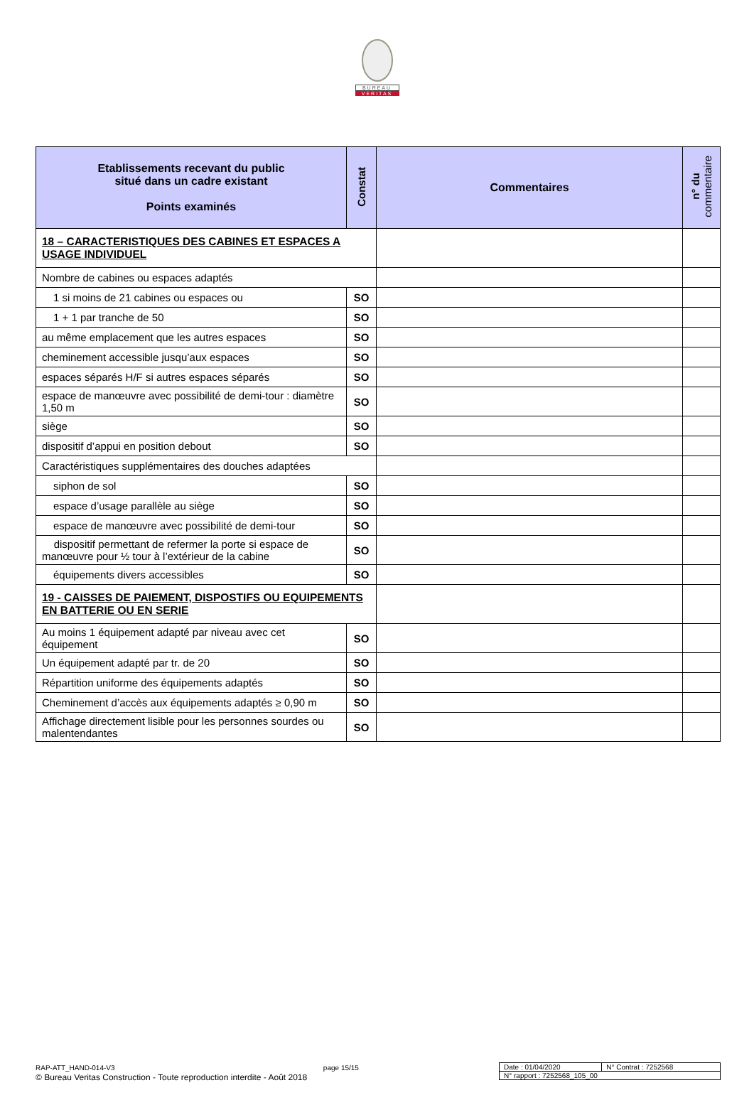BUREAU
VERITAS
| Etablissements recevant du public situé dans un cadre existant Points examinés | Constat | Commentaires | n° du commentaire |
| --- | --- | --- | --- |
| 18 – CARACTERISTIQUES DES CABINES ET ESPACES A USAGE INDIVIDUEL | | | |
| Nombre de cabines ou espaces adaptés | | | |
| 1 si moins de 21 cabines ou espaces ou | SO | | |
| 1 + 1 par tranche de 50 | SO | | |
| au même emplacement que les autres espaces | SO | | |
| cheminement accessible jusqu’aux espaces | SO | | |
| espaces séparés H/F si autres espaces séparés | SO | | |
| espace de manœuvre avec possibilité de demi-tour : diamètre 1,50 m | SO | | |
| siège | SO | | |
| dispositif d’appui en position debout | SO | | |
| Caractéristiques supplémentaires des douches adaptées | | | |
| siphon de sol | SO | | |
| espace d’usage parallèle au siège | SO | | |
| espace de manœuvre avec possibilité de demi-tour | SO | | |
| dispositif permettant de refermer la porte si espace de manœuvre pour ½ tour à l’extérieur de la cabine | SO | | |
| équipements divers accessibles | SO | | |
| 19 - CAISSES DE PAIEMENT, DISPOSTIFS OU EQUIPEMENTS EN BATTERIE OU EN SERIE | | | |
| Au moins 1 équipement adapté par niveau avec cet équipement | SO | | |
| Un équipement adapté par tr. de 20 | SO | | |
| Répartition uniforme des équipements adaptés | SO | | |
| Cheminement d’accès aux équipements adaptés ≥ 0,90 m | SO | | |
| Affichage directement lisible pour les personnes sourdes ou malentendantes | SO | | |
RAP-ATT_HAND-014-V3 page 15/15
© Bureau Veritas Construction - Toute reproduction interdite - Août 2018
| Date : 01/04/2020 | N° Contrat : 7252568 |
| N° rapport : 7252568_105_00 | |